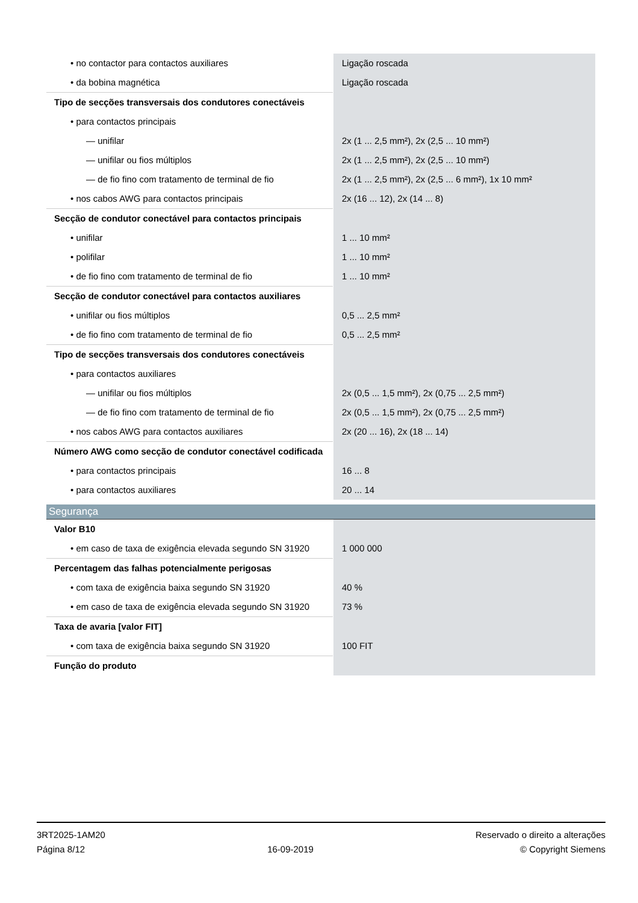| • no contactor para contactos auxiliares | Ligação roscada |
| • da bobina magnética | Ligação roscada |
| Tipo de secções transversais dos condutores conectáveis | |
| • para contactos principais | |
| — unifilar | 2x (1 ... 2,5 mm²), 2x (2,5 ... 10 mm²) |
| — unifilar ou fios múltiplos | 2x (1 ... 2,5 mm²), 2x (2,5 ... 10 mm²) |
| — de fio fino com tratamento de terminal de fio | 2x (1 ... 2,5 mm²), 2x (2,5 ... 6 mm²), 1x 10 mm² |
| • nos cabos AWG para contactos principais | 2x (16 ... 12), 2x (14 ... 8) |
| Secção de condutor conectável para contactos principais | |
| • unifilar | 1 ... 10 mm² |
| • polifilar | 1 ... 10 mm² |
| • de fio fino com tratamento de terminal de fio | 1 ... 10 mm² |
| Secção de condutor conectável para contactos auxiliares | |
| • unifilar ou fios múltiplos | 0,5 ... 2,5 mm² |
| • de fio fino com tratamento de terminal de fio | 0,5 ... 2,5 mm² |
| Tipo de secções transversais dos condutores conectáveis | |
| • para contactos auxiliares | |
| — unifilar ou fios múltiplos | 2x (0,5 ... 1,5 mm²), 2x (0,75 ... 2,5 mm²) |
| — de fio fino com tratamento de terminal de fio | 2x (0,5 ... 1,5 mm²), 2x (0,75 ... 2,5 mm²) |
| • nos cabos AWG para contactos auxiliares | 2x (20 ... 16), 2x (18 ... 14) |
| Número AWG como secção de condutor conectável codificada | |
| • para contactos principais | 16 ... 8 |
| • para contactos auxiliares | 20 ... 14 |
| Segurança | |
| Valor B10 | |
| • em caso de taxa de exigência elevada segundo SN 31920 | 1 000 000 |
| Percentagem das falhas potencialmente perigosas | |
| • com taxa de exigência baixa segundo SN 31920 | 40 % |
| • em caso de taxa de exigência elevada segundo SN 31920 | 73 % |
| Taxa de avaria [valor FIT] | |
| • com taxa de exigência baixa segundo SN 31920 | 100 FIT |
| Função do produto | |
3RT2025-1AM20
Página 8/12
16-09-2019
Reservado o direito a alterações
© Copyright Siemens